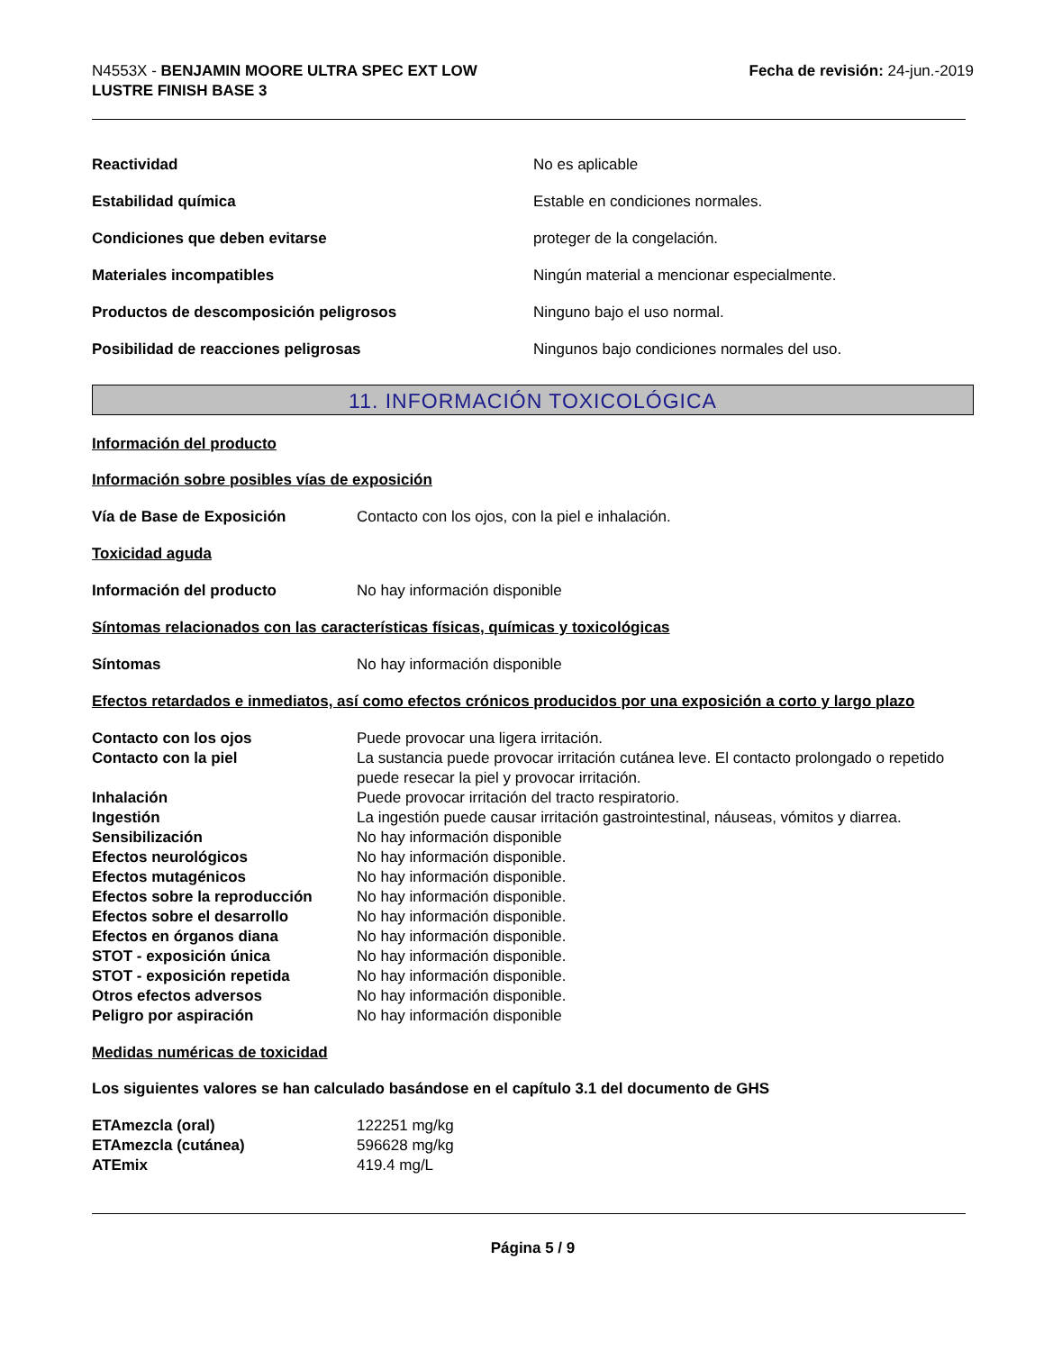N4553X - BENJAMIN MOORE ULTRA SPEC EXT LOW
LUSTRE FINISH BASE 3
Fecha de revisión: 24-jun.-2019
| Reactividad | No es aplicable |
| Estabilidad química | Estable en condiciones normales. |
| Condiciones que deben evitarse | proteger de la congelación. |
| Materiales incompatibles | Ningún material a mencionar especialmente. |
| Productos de descomposición peligrosos | Ninguno bajo el uso normal. |
| Posibilidad de reacciones peligrosas | Ningunos bajo condiciones normales del uso. |
11. INFORMACIÓN TOXICOLÓGICA
Información del producto
Información sobre posibles vías de exposición
| Vía de Base de Exposición | Contacto con los ojos, con la piel e inhalación. |
Toxicidad aguda
| Información del producto | No hay información disponible |
Síntomas relacionados con las características físicas, químicas y toxicológicas
| Síntomas | No hay información disponible |
Efectos retardados e inmediatos, así como efectos crónicos producidos por una exposición a corto y largo plazo
| Contacto con los ojos | Puede provocar una ligera irritación. |
| Contacto con la piel | La sustancia puede provocar irritación cutánea leve. El contacto prolongado o repetido puede resecar la piel y provocar irritación. |
| Inhalación | Puede provocar irritación del tracto respiratorio. |
| Ingestión | La ingestión puede causar irritación gastrointestinal, náuseas, vómitos y diarrea. |
| Sensibilización | No hay información disponible |
| Efectos neurológicos | No hay información disponible. |
| Efectos mutagénicos | No hay información disponible. |
| Efectos sobre la reproducción | No hay información disponible. |
| Efectos sobre el desarrollo | No hay información disponible. |
| Efectos en órganos diana | No hay información disponible. |
| STOT - exposición única | No hay información disponible. |
| STOT - exposición repetida | No hay información disponible. |
| Otros efectos adversos | No hay información disponible. |
| Peligro por aspiración | No hay información disponible |
Medidas numéricas de toxicidad
Los siguientes valores se han calculado basándose en el capítulo 3.1 del documento de GHS
| ETAmezcla (oral) | 122251 mg/kg |
| ETAmezcla (cutánea) | 596628 mg/kg |
| ATEmix | 419.4 mg/L |
Página 5 / 9